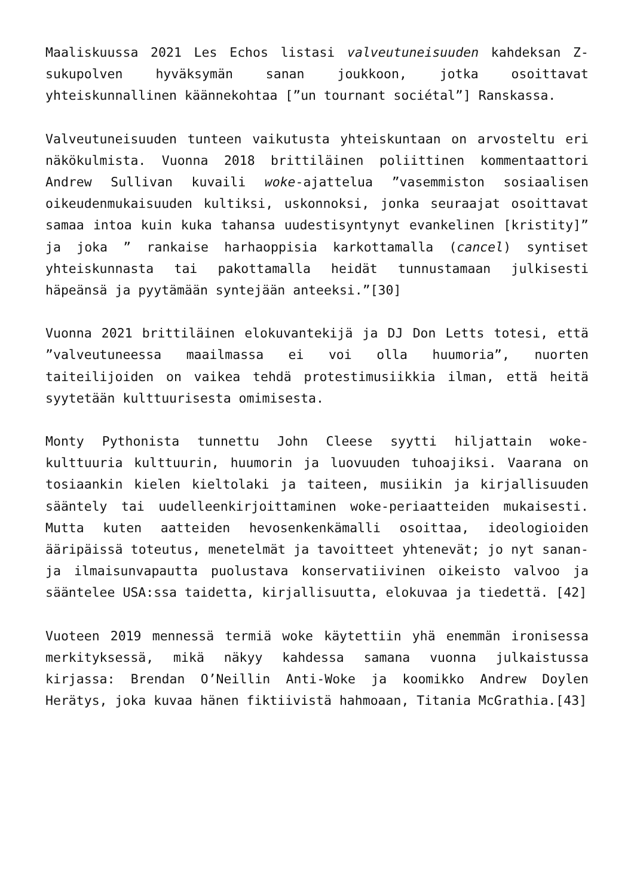Maaliskuussa 2021 Les Echos listasi valveutuneisuuden kahdeksan Z-sukupolven hyväksymän sanan joukkoon, jotka osoittavat yhteiskunnallinen käännekohtaa [”un tournant sociétal”] Ranskassa.
Valveutuneisuuden tunteen vaikutusta yhteiskuntaan on arvosteltu eri näkökulmista. Vuonna 2018 brittiläinen poliittinen kommentaattori Andrew Sullivan kuvaili woke-ajattelua ”vasemmiston sosiaalisen oikeudenmukaisuuden kultiksi, uskonnoksi, jonka seuraajat osoittavat samaa intoa kuin kuka tahansa uudestisyntynyt evankelinen [kristity]” ja joka ” rankaise harhaoppisia karkottamalla (cancel) syntiset yhteiskunnasta tai pakottamalla heidät tunnustamaan julkisesti häpeänsä ja pyytämään syntejään anteeksi.”[30]
Vuonna 2021 brittiläinen elokuvantekijä ja DJ Don Letts totesi, että ”valveutuneessa maailmassa ei voi olla huumoria”, nuorten taiteilijoiden on vaikea tehdä protestimusiikkia ilman, että heitä syytetään kulttuurisesta omimisesta.
Monty Pythonista tunnettu John Cleese syytti hiljattain woke-kulttuuria kulttuurin, huumorin ja luovuuden tuhoajiksi. Vaarana on tosiaankin kielen kieltolaki ja taiteen, musiikin ja kirjallisuuden sääntely tai uudelleenkirjoittaminen woke-periaatteiden mukaisesti. Mutta kuten aatteiden hevosenkenkämalli osoittaa, ideologioiden ääripäissä toteutus, menetelmät ja tavoitteet yhtenevät; jo nyt sanan- ja ilmaisunvapautta puolustava konservatiivinen oikeisto valvoo ja sääntelee USA:ssa taidetta, kirjallisuutta, elokuvaa ja tiedettä. [42]
Vuoteen 2019 mennessä termiä woke käytettiin yhä enemmän ironisessa merkityksessä, mikä näkyy kahdessa samana vuonna julkaistussa kirjassa: Brendan O’Neillin Anti-Woke ja koomikko Andrew Doylen Herätys, joka kuvaa hänen fiktiivistä hahmoaan, Titania McGrathia.[43]